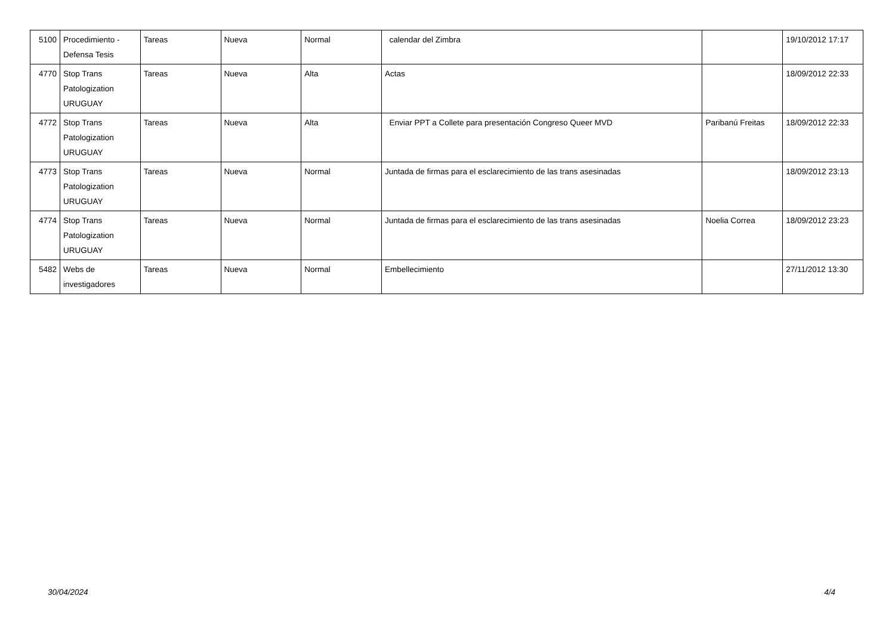| 5100 | Procedimiento - Defensa Tesis | Tareas | Nueva | Normal | calendar del Zimbra | | 19/10/2012 17:17 |
| 4770 | Stop Trans Patologization URUGUAY | Tareas | Nueva | Alta | Actas | | 18/09/2012 22:33 |
| 4772 | Stop Trans Patologization URUGUAY | Tareas | Nueva | Alta | Enviar PPT a Collete para presentación Congreso Queer MVD | Paribanú Freitas | 18/09/2012 22:33 |
| 4773 | Stop Trans Patologization URUGUAY | Tareas | Nueva | Normal | Juntada de firmas para el esclarecimiento de las trans asesinadas | | 18/09/2012 23:13 |
| 4774 | Stop Trans Patologization URUGUAY | Tareas | Nueva | Normal | Juntada de firmas para el esclarecimiento de las trans asesinadas | Noelia Correa | 18/09/2012 23:23 |
| 5482 | Webs de investigadores | Tareas | Nueva | Normal | Embellecimiento | | 27/11/2012 13:30 |
30/04/2024 4/4